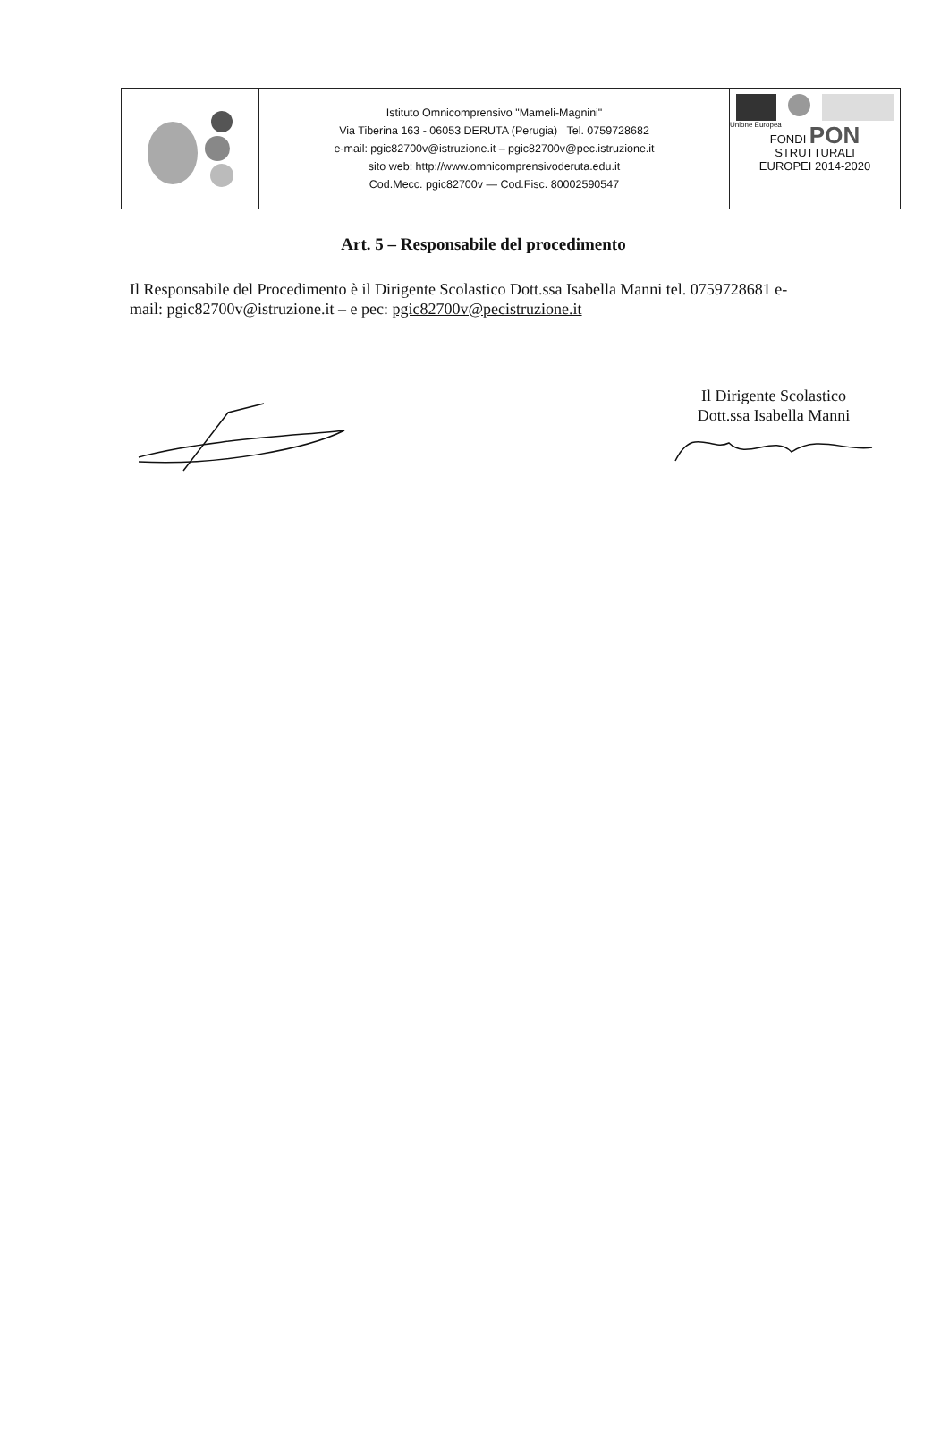Istituto Omnicomprensivo "Mameli-Magnini"
Via Tiberina 163 - 06053 DERUTA (Perugia) Tel. 0759728682
e-mail: pgic82700v@istruzione.it – pgic82700v@pec.istruzione.it
sito web: http://www.omnicomprensivoderuta.edu.it
Cod.Mecc. pgic82700v — Cod.Fisc. 80002590547
Unione Europea
FONDI PON
STRUTTURALI
EUROPEI 2014-2020
Art. 5 – Responsabile del procedimento
Il Responsabile del Procedimento è il Dirigente Scolastico Dott.ssa Isabella Manni tel. 0759728681 e-mail: pgic82700v@istruzione.it – e pec: pgic82700v@pecistruzione.it
Il Dirigente Scolastico
Dott.ssa Isabella Manni